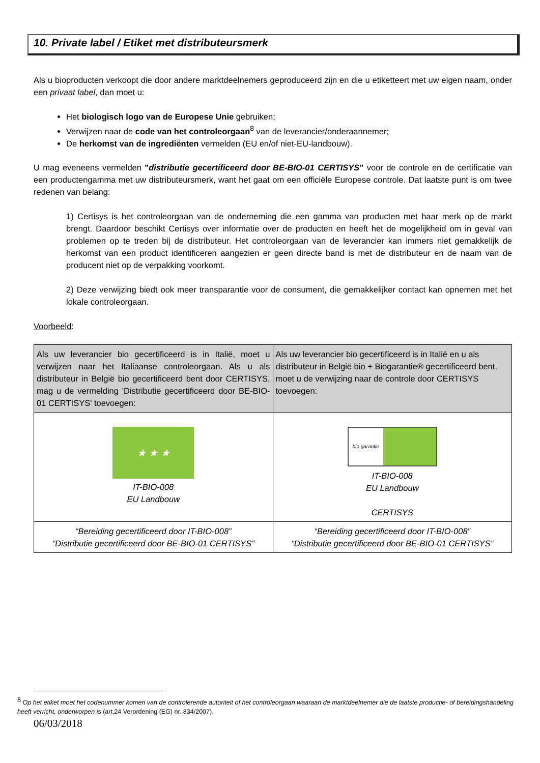10. Private label / Etiket met distributeursmerk
Als u bioproducten verkoopt die door andere marktdeelnemers geproduceerd zijn en die u etiketteert met uw eigen naam, onder een privaat label, dan moet u:
Het biologisch logo van de Europese Unie gebruiken;
Verwijzen naar de code van het controleorgaan<sup>8</sup> van de leverancier/onderaannemer;
De herkomst van de ingrediënten vermelden (EU en/of niet-EU-landbouw).
U mag eveneens vermelden "distributie gecertificeerd door BE-BIO-01 CERTISYS" voor de controle en de certificatie van een productengamma met uw distributeursmerk, want het gaat om een officiële Europese controle. Dat laatste punt is om twee redenen van belang:
1) Certisys is het controleorgaan van de onderneming die een gamma van producten met haar merk op de markt brengt. Daardoor beschikt Certisys over informatie over de producten en heeft het de mogelijkheid om in geval van problemen op te treden bij de distributeur. Het controleorgaan van de leverancier kan immers niet gemakkelijk de herkomst van een product identificeren aangezien er geen directe band is met de distributeur en de naam van de producent niet op de verpakking voorkomt.
2) Deze verwijzing biedt ook meer transparantie voor de consument, die gemakkelijker contact kan opnemen met het lokale controleorgaan.
Voorbeeld:
| Als uw leverancier bio gecertificeerd is in Italië, moet u verwijzen naar het Italiaanse controleorgaan. Als u als distributeur in België bio gecertificeerd bent door CERTISYS, mag u de vermelding 'Distributie gecertificeerd door BE-BIO-01 CERTISYS' toevoegen: | Als uw leverancier bio gecertificeerd is in Italië en u als distributeur in België bio + Biogarantie® gecertificeerd bent, moet u de verwijzing naar de controle door CERTISYS toevoegen: |
| ★ ★ ★ IT-BIO-008 EU Landbouw | bio garantie IT-BIO-008 EU Landbouw CERTISYS |
| “Bereiding gecertificeerd door IT-BIO-008” “Distributie gecertificeerd door BE-BIO-01 CERTISYS” | “Bereiding gecertificeerd door IT-BIO-008” “Distributie gecertificeerd door BE-BIO-01 CERTISYS” |
<sup>8</sup> Op het etiket moet het codenummer komen van de controlerende autoriteit of het controleorgaan waaraan de marktdeelnemer die de laatste productie- of bereidingshandeling heeft verricht, onderworpen is (art.24 Verordening (EG) nr. 834/2007).
06/03/2018